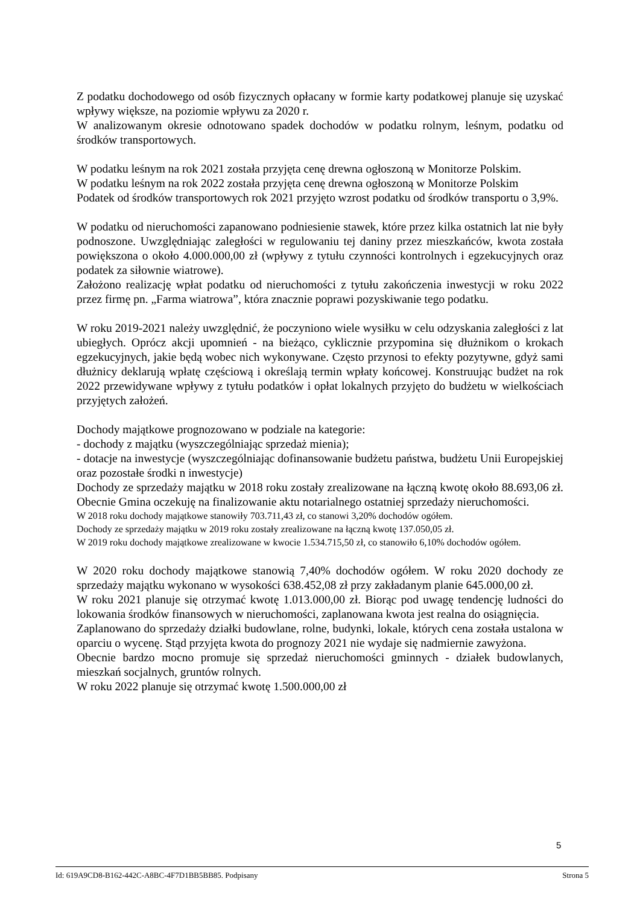Z podatku dochodowego od osób fizycznych opłacany w formie karty podatkowej planuje się uzyskać wpływy większe, na poziomie wpływu za 2020 r.
W analizowanym okresie odnotowano spadek dochodów w podatku rolnym, leśnym, podatku od środków transportowych.
W podatku leśnym na rok 2021 została przyjęta cenę drewna ogłoszoną w Monitorze Polskim.
W podatku leśnym na rok 2022 została przyjęta cenę drewna ogłoszoną w Monitorze Polskim
Podatek od środków transportowych rok 2021 przyjęto wzrost podatku od środków transportu o 3,9%.
W podatku od nieruchomości zapanowano podniesienie stawek, które przez kilka ostatnich lat nie były podnoszone. Uwzględniając zaległości w regulowaniu tej daniny przez mieszkańców, kwota została powiększona o około 4.000.000,00 zł (wpływy z tytułu czynności kontrolnych i egzekucyjnych oraz podatek za siłownie wiatrowe).
Założono realizację wpłat podatku od nieruchomości z tytułu zakończenia inwestycji w roku 2022 przez firmę pn. „Farma wiatrowa”, która znacznie poprawi pozyskiwanie tego podatku.
W roku 2019-2021 należy uwzględnić, że poczyniono wiele wysiłku w celu odzyskania zaległości z lat ubiegłych. Oprócz akcji upomnień - na bieżąco, cyklicznie przypomina się dłużnikom o krokach egzekucyjnych, jakie będą wobec nich wykonywane. Często przynosi to efekty pozytywne, gdyż sami dłużnicy deklarują wpłatę częściową i określają termin wpłaty końcowej. Konstruując budżet na rok 2022 przewidywane wpływy z tytułu podatków i opłat lokalnych przyjęto do budżetu w wielkościach przyjętych założeń.
Dochody majątkowe prognozowano w podziale na kategorie:
- dochody z majątku (wyszczególniając sprzedaż mienia);
- dotacje na inwestycje (wyszczególniając dofinansowanie budżetu państwa, budżetu Unii Europejskiej oraz pozostałe środki n inwestycje)
Dochody ze sprzedaży majątku w 2018 roku zostały zrealizowane na łączną kwotę około 88.693,06 zł. Obecnie Gmina oczekuję na finalizowanie aktu notarialnego ostatniej sprzedaży nieruchomości.
W 2018 roku dochody majątkowe stanowiły 703.711,43 zł, co stanowi 3,20% dochodów ogółem.
Dochody ze sprzedaży majątku w 2019 roku zostały zrealizowane na łączną kwotę 137.050,05 zł.
W 2019 roku dochody majątkowe zrealizowane w kwocie 1.534.715,50 zł, co stanowiło 6,10% dochodów ogółem.
W 2020 roku dochody majątkowe stanowią 7,40% dochodów ogółem. W roku 2020 dochody ze sprzedaży majątku wykonano w wysokości 638.452,08 zł przy zakładanym planie 645.000,00 zł.
W roku 2021 planuje się otrzymać kwotę 1.013.000,00 zł. Biorąc pod uwagę tendencję ludności do lokowania środków finansowych w nieruchomości, zaplanowana kwota jest realna do osiągnięcia.
Zaplanowano do sprzedaży działki budowlane, rolne, budynki, lokale, których cena została ustalona w oparciu o wycenę. Stąd przyjęta kwota do prognozy 2021 nie wydaje się nadmiernie zawyżona.
Obecnie bardzo mocno promuje się sprzedaż nieruchomości gminnych - działek budowlanych, mieszkań socjalnych, gruntów rolnych.
W roku 2022 planuje się otrzymać kwotę 1.500.000,00 zł
5
Id: 619A9CD8-B162-442C-A8BC-4F7D1BB5BB85. Podpisany Strona 5